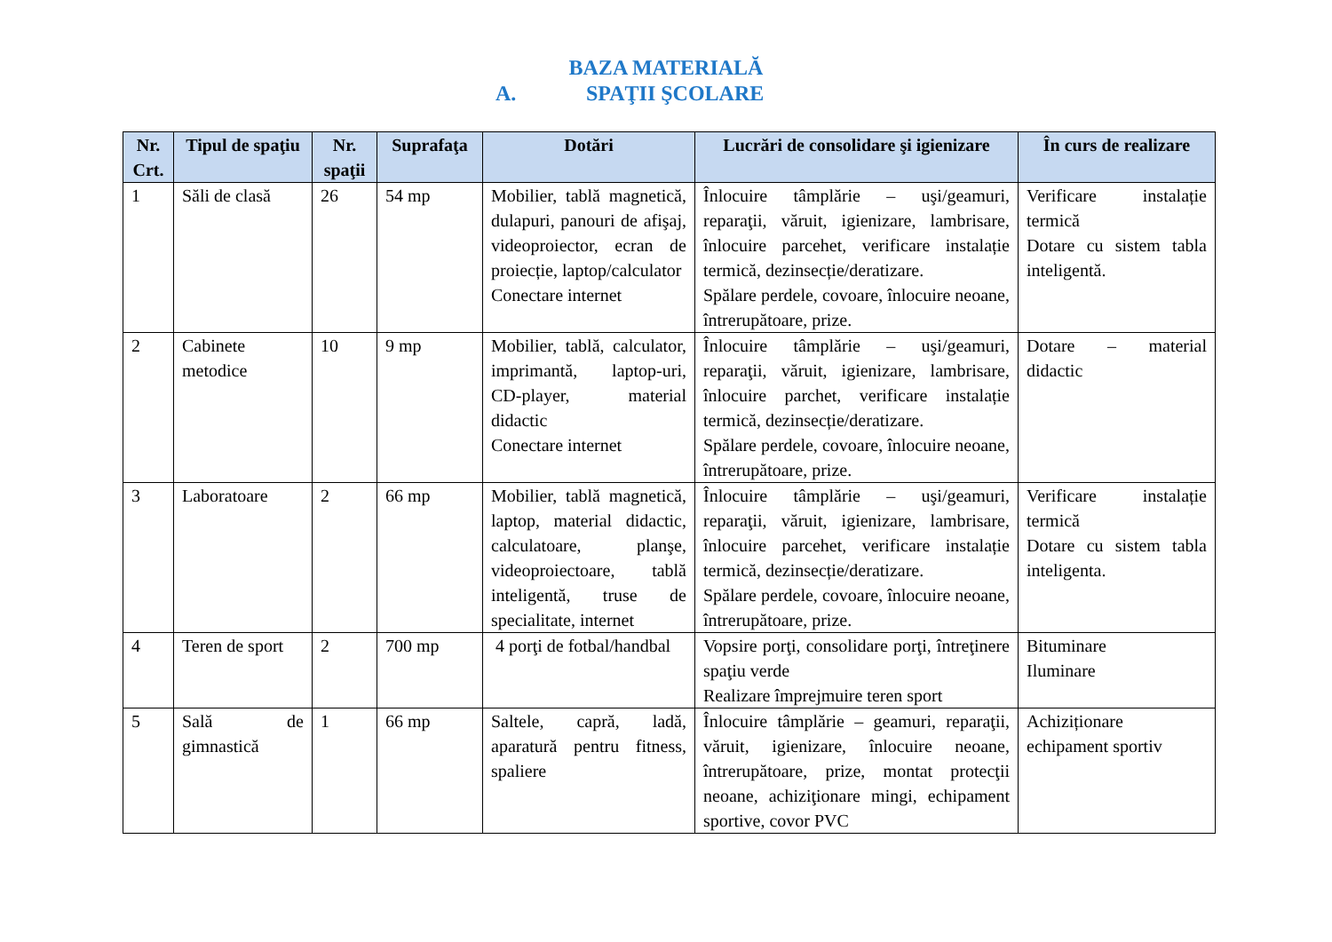BAZA MATERIALĂ
A. SPAŢII ŞCOLARE
| Nr. Crt. | Tipul de spaţiu | Nr. spaţii | Suprafaţa | Dotări | Lucrări de consolidare şi igienizare | În curs de realizare |
| --- | --- | --- | --- | --- | --- | --- |
| 1 | Săli de clasă | 26 | 54 mp | Mobilier, tablă magnetică, dulapuri, panouri de afişaj, videoproiector, ecran de proiecție, laptop/calculator Conectare internet | Înlocuire tâmplărie – uşi/geamuri, reparaţii, văruit, igienizare, lambrisare, înlocuire parcehet, verificare instalație termică, dezinsecție/deratizare. Spălare perdele, covoare, înlocuire neoane, întrerupătoare, prize. | Verificare instalație termică Dotare cu sistem tabla inteligentă. |
| 2 | Cabinete metodice | 10 | 9 mp | Mobilier, tablă, calculator, imprimantă, laptop-uri, CD-player, material didactic Conectare internet | Înlocuire tâmplărie – uşi/geamuri, reparaţii, văruit, igienizare, lambrisare, înlocuire parchet, verificare instalație termică, dezinsecție/deratizare. Spălare perdele, covoare, înlocuire neoane, întrerupătoare, prize. | Dotare – material didactic |
| 3 | Laboratoare | 2 | 66 mp | Mobilier, tablă magnetică, laptop, material didactic, calculatoare, planşe, videoproiectoare, tablă inteligentă, truse de specialitate, internet | Înlocuire tâmplărie – uşi/geamuri, reparaţii, văruit, igienizare, lambrisare, înlocuire parcehet, verificare instalație termică, dezinsecție/deratizare. Spălare perdele, covoare, înlocuire neoane, întrerupătoare, prize. | Verificare instalație termică Dotare cu sistem tabla inteligenta. |
| 4 | Teren de sport | 2 | 700 mp | 4 porţi de fotbal/handbal | Vopsire porţi, consolidare porţi, întreţinere spaţiu verde Realizare împrejmuire teren sport | Bituminare Iluminare |
| 5 | Sală de gimnastică | 1 | 66 mp | Saltele, capră, ladă, aparatură pentru fitness, spaliere | Înlocuire tâmplărie – geamuri, reparaţii, văruit, igienizare, înlocuire neoane, întrerupătoare, prize, montat protecţii neoane, achiziţionare mingi, echipament sportive, covor PVC | Achiziționare echipament sportiv |